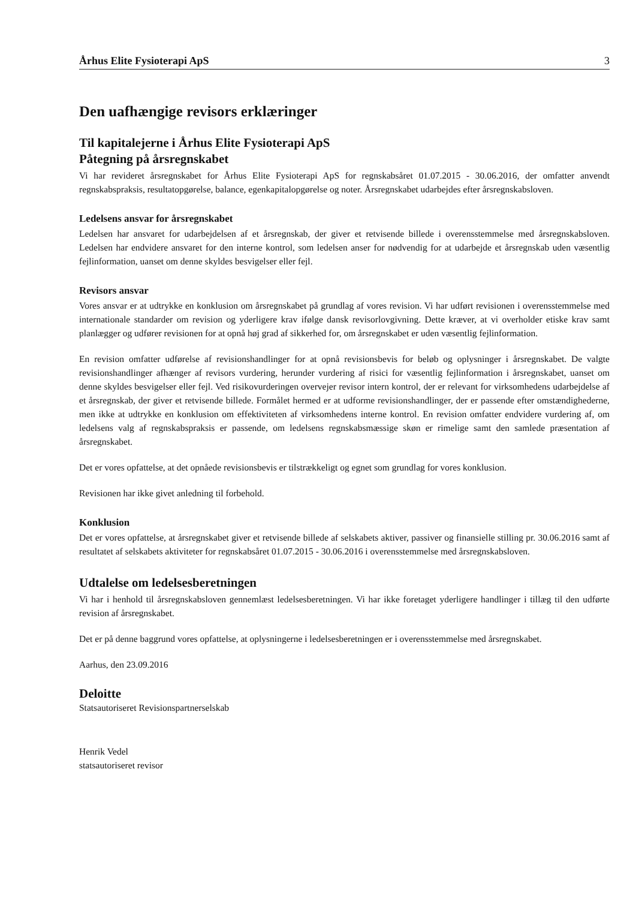Århus Elite Fysioterapi ApS 3
Den uafhængige revisors erklæringer
Til kapitalejerne i Århus Elite Fysioterapi ApS
Påtegning på årsregnskabet
Vi har revideret årsregnskabet for Århus Elite Fysioterapi ApS for regnskabsåret 01.07.2015 - 30.06.2016, der omfatter anvendt regnskabspraksis, resultatopgørelse, balance, egenkapitalopgørelse og noter. Årsregnskabet udarbejdes efter årsregnskabsloven.
Ledelsens ansvar for årsregnskabet
Ledelsen har ansvaret for udarbejdelsen af et årsregnskab, der giver et retvisende billede i overensstemmelse med årsregnskabsloven. Ledelsen har endvidere ansvaret for den interne kontrol, som ledelsen anser for nødvendig for at udarbejde et årsregnskab uden væsentlig fejlinformation, uanset om denne skyldes besvigelser eller fejl.
Revisors ansvar
Vores ansvar er at udtrykke en konklusion om årsregnskabet på grundlag af vores revision. Vi har udført revisionen i overensstemmelse med internationale standarder om revision og yderligere krav ifølge dansk revisorlovgivning. Dette kræver, at vi overholder etiske krav samt planlægger og udfører revisionen for at opnå høj grad af sikkerhed for, om årsregnskabet er uden væsentlig fejlinformation.
En revision omfatter udførelse af revisionshandlinger for at opnå revisionsbevis for beløb og oplysninger i årsregnskabet. De valgte revisionshandlinger afhænger af revisors vurdering, herunder vurdering af risici for væsentlig fejlinformation i årsregnskabet, uanset om denne skyldes besvigelser eller fejl. Ved risikovurderingen overvejer revisor intern kontrol, der er relevant for virksomhedens udarbejdelse af et årsregnskab, der giver et retvisende billede. Formålet hermed er at udforme revisionshandlinger, der er passende efter omstændighederne, men ikke at udtrykke en konklusion om effektiviteten af virksomhedens interne kontrol. En revision omfatter endvidere vurdering af, om ledelsens valg af regnskabspraksis er passende, om ledelsens regnskabsmæssige skøn er rimelige samt den samlede præsentation af årsregnskabet.
Det er vores opfattelse, at det opnåede revisionsbevis er tilstrækkeligt og egnet som grundlag for vores konklusion.
Revisionen har ikke givet anledning til forbehold.
Konklusion
Det er vores opfattelse, at årsregnskabet giver et retvisende billede af selskabets aktiver, passiver og finansielle stilling pr. 30.06.2016 samt af resultatet af selskabets aktiviteter for regnskabsåret 01.07.2015 - 30.06.2016 i overensstemmelse med årsregnskabsloven.
Udtalelse om ledelsesberetningen
Vi har i henhold til årsregnskabsloven gennemlæst ledelsesberetningen. Vi har ikke foretaget yderligere handlinger i tillæg til den udførte revision af årsregnskabet.
Det er på denne baggrund vores opfattelse, at oplysningerne i ledelsesberetningen er i overensstemmelse med årsregnskabet.
Aarhus, den 23.09.2016
Deloitte
Statsautoriseret Revisionspartnerselskab
Henrik Vedel
statsautoriseret revisor